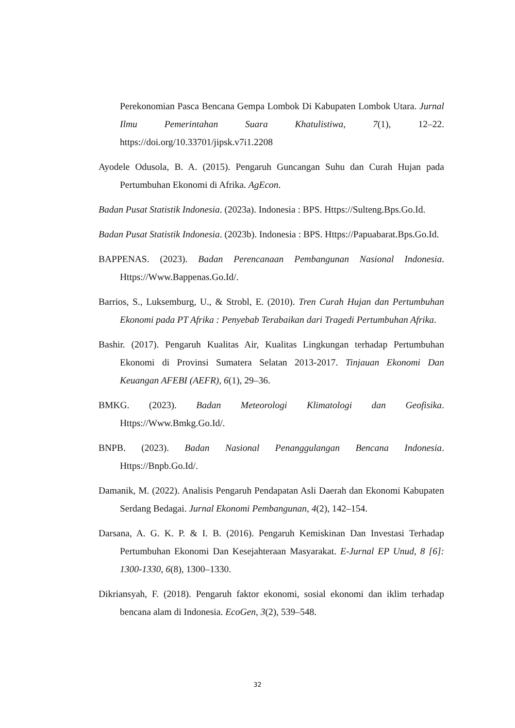Perekonomian Pasca Bencana Gempa Lombok Di Kabupaten Lombok Utara. Jurnal Ilmu Pemerintahan Suara Khatulistiwa, 7(1), 12–22. https://doi.org/10.33701/jipsk.v7i1.2208
Ayodele Odusola, B. A. (2015). Pengaruh Guncangan Suhu dan Curah Hujan pada Pertumbuhan Ekonomi di Afrika. AgEcon.
Badan Pusat Statistik Indonesia. (2023a). Indonesia : BPS. Https://Sulteng.Bps.Go.Id.
Badan Pusat Statistik Indonesia. (2023b). Indonesia : BPS. Https://Papuabarat.Bps.Go.Id.
BAPPENAS. (2023). Badan Perencanaan Pembangunan Nasional Indonesia. Https://Www.Bappenas.Go.Id/.
Barrios, S., Luksemburg, U., & Strobl, E. (2010). Tren Curah Hujan dan Pertumbuhan Ekonomi pada PT Afrika : Penyebab Terabaikan dari Tragedi Pertumbuhan Afrika.
Bashir. (2017). Pengaruh Kualitas Air, Kualitas Lingkungan terhadap Pertumbuhan Ekonomi di Provinsi Sumatera Selatan 2013-2017. Tinjauan Ekonomi Dan Keuangan AFEBI (AEFR), 6(1), 29–36.
BMKG. (2023). Badan Meteorologi Klimatologi dan Geofisika. Https://Www.Bmkg.Go.Id/.
BNPB. (2023). Badan Nasional Penanggulangan Bencana Indonesia. Https://Bnpb.Go.Id/.
Damanik, M. (2022). Analisis Pengaruh Pendapatan Asli Daerah dan Ekonomi Kabupaten Serdang Bedagai. Jurnal Ekonomi Pembangunan, 4(2), 142–154.
Darsana, A. G. K. P. & I. B. (2016). Pengaruh Kemiskinan Dan Investasi Terhadap Pertumbuhan Ekonomi Dan Kesejahteraan Masyarakat. E-Jurnal EP Unud, 8 [6]: 1300-1330, 6(8), 1300–1330.
Dikriansyah, F. (2018). Pengaruh faktor ekonomi, sosial ekonomi dan iklim terhadap bencana alam di Indonesia. EcoGen, 3(2), 539–548.
32